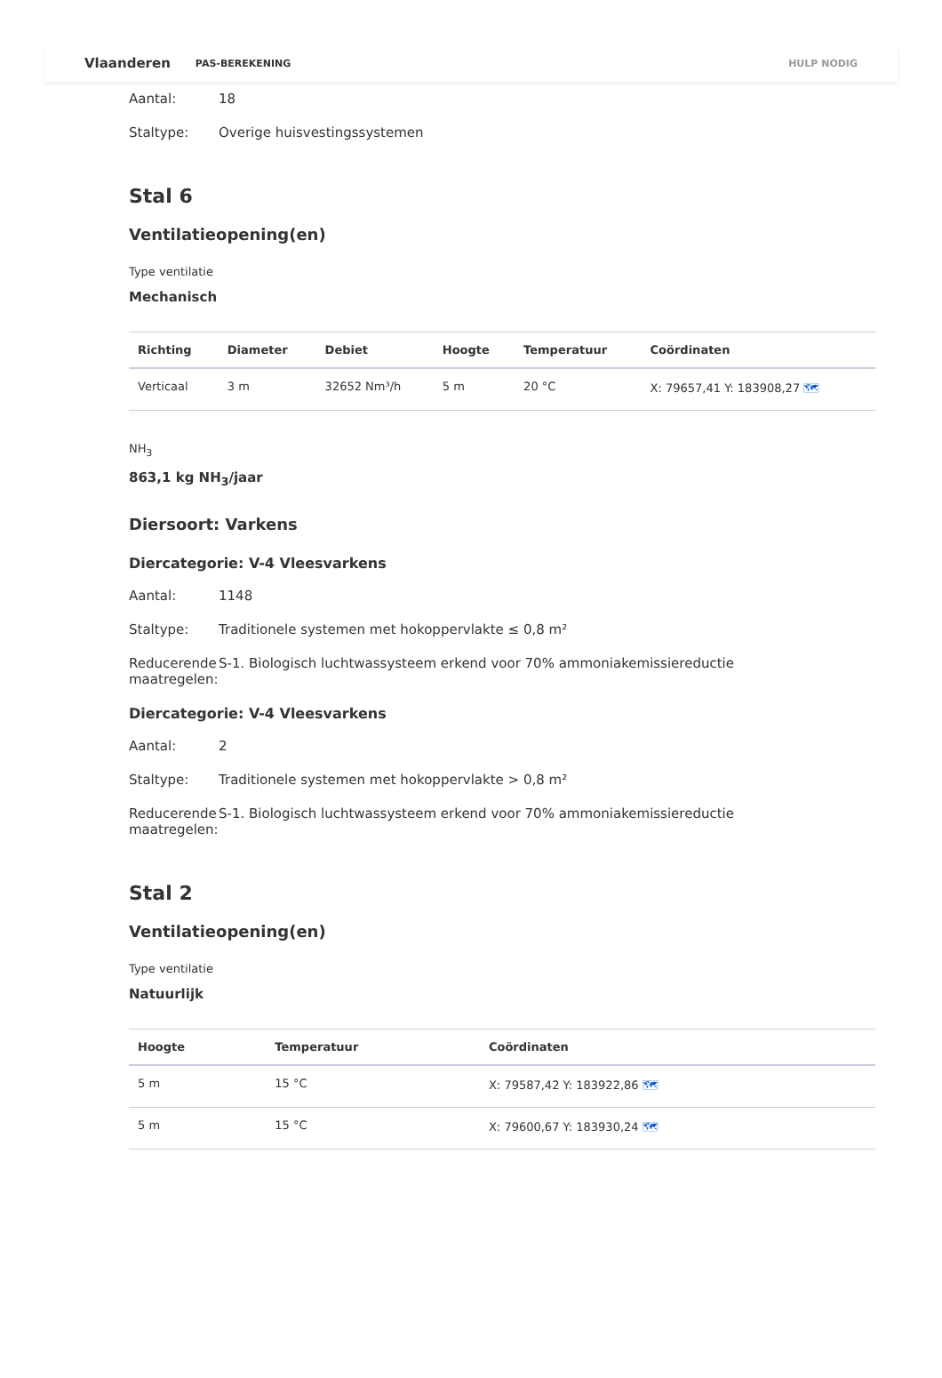Vlaanderen PAS-BEREKENING HULP NODIG
Aantal: 18
Staltype: Overige huisvestingssystemen
Stal 6
Ventilatieopening(en)
Type ventilatie
Mechanisch
| Richting | Diameter | Debiet | Hoogte | Temperatuur | Coördinaten |
| --- | --- | --- | --- | --- | --- |
| Verticaal | 3 m | 32652 Nm³/h | 5 m | 20 °C | X: 79657,41 Y: 183908,27 🗺 |
NH<sub>3</sub>
863,1 kg NH<sub>3</sub>/jaar
Diersoort: Varkens
Diercategorie: V-4 Vleesvarkens
Aantal: 1148
Staltype: Traditionele systemen met hokoppervlakte ≤ 0,8 m²
Reducerende maatregelen: S-1. Biologisch luchtwassysteem erkend voor 70% ammoniakemissiereductie
Diercategorie: V-4 Vleesvarkens
Aantal: 2
Staltype: Traditionele systemen met hokoppervlakte > 0,8 m²
Reducerende maatregelen: S-1. Biologisch luchtwassysteem erkend voor 70% ammoniakemissiereductie
Stal 2
Ventilatieopening(en)
Type ventilatie
Natuurlijk
| Hoogte | Temperatuur | Coördinaten |
| --- | --- | --- |
| 5 m | 15 °C | X: 79587,42 Y: 183922,86 🗺 |
| 5 m | 15 °C | X: 79600,67 Y: 183930,24 🗺 |